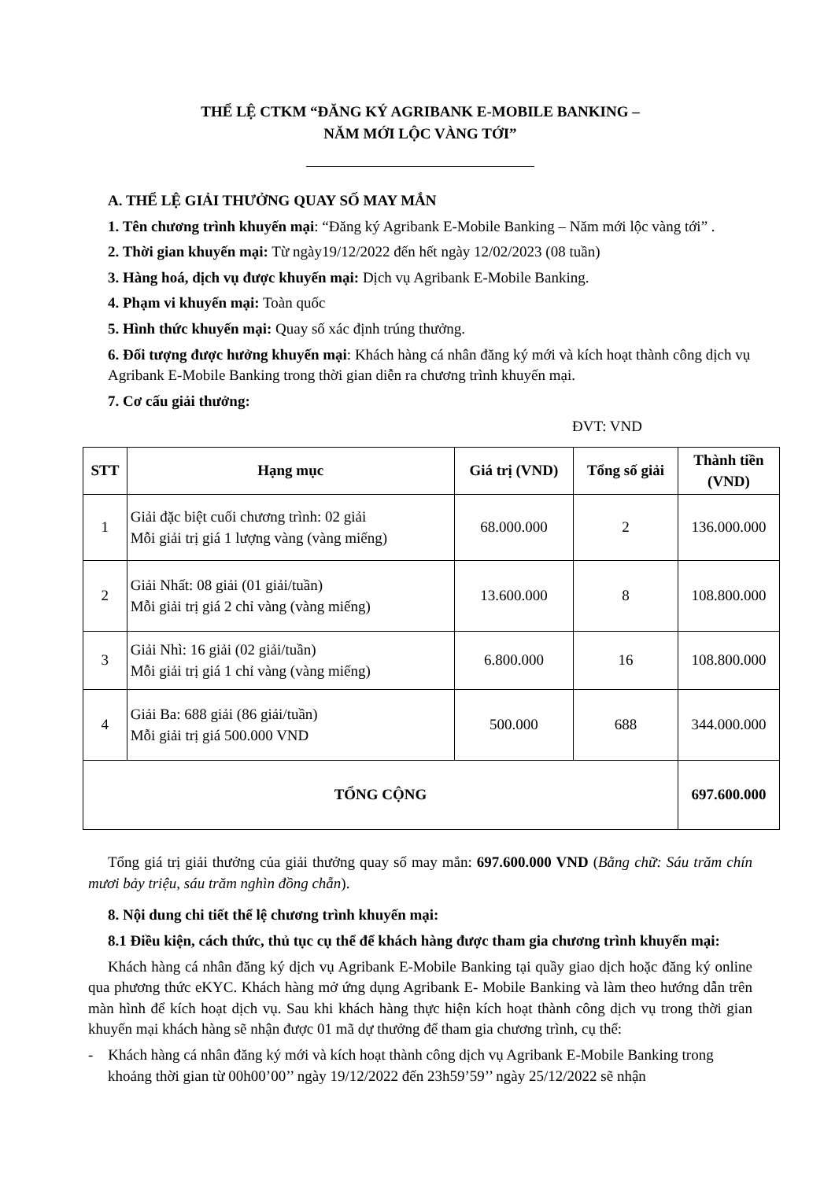THỂ LỆ CTKM “ĐĂNG KÝ AGRIBANK E-MOBILE BANKING –
NĂM MỚI LỘC VÀNG TỚI”
A. THỂ LỆ GIẢI THƯỞNG QUAY SỐ MAY MẮN
1. Tên chương trình khuyến mại: “Đăng ký Agribank E-Mobile Banking – Năm mới lộc vàng tới” .
2. Thời gian khuyến mại: Từ ngày19/12/2022 đến hết ngày 12/02/2023 (08 tuần)
3. Hàng hoá, dịch vụ được khuyến mại: Dịch vụ Agribank E-Mobile Banking.
4. Phạm vi khuyến mại: Toàn quốc
5. Hình thức khuyến mại: Quay số xác định trúng thưởng.
6. Đối tượng được hưởng khuyến mại: Khách hàng cá nhân đăng ký mới và kích hoạt thành công dịch vụ Agribank E-Mobile Banking trong thời gian diễn ra chương trình khuyến mại.
7. Cơ cấu giải thưởng:
ĐVT: VND
| STT | Hạng mục | Giá trị (VND) | Tổng số giải | Thành tiền (VND) |
| --- | --- | --- | --- | --- |
| 1 | Giải đặc biệt cuối chương trình: 02 giải Mỗi giải trị giá 1 lượng vàng (vàng miếng) | 68.000.000 | 2 | 136.000.000 |
| 2 | Giải Nhất: 08 giải (01 giải/tuần) Mỗi giải trị giá 2 chỉ vàng (vàng miếng) | 13.600.000 | 8 | 108.800.000 |
| 3 | Giải Nhì: 16 giải (02 giải/tuần) Mỗi giải trị giá 1 chỉ vàng (vàng miếng) | 6.800.000 | 16 | 108.800.000 |
| 4 | Giải Ba: 688 giải (86 giải/tuần) Mỗi giải trị giá 500.000 VND | 500.000 | 688 | 344.000.000 |
| TỔNG CỘNG | | | | 697.600.000 |
Tổng giá trị giải thưởng của giải thưởng quay số may mắn: 697.600.000 VND (Bằng chữ: Sáu trăm chín mươi bảy triệu, sáu trăm nghìn đồng chẵn).
8. Nội dung chi tiết thể lệ chương trình khuyến mại:
8.1 Điều kiện, cách thức, thủ tục cụ thể để khách hàng được tham gia chương trình khuyến mại:
Khách hàng cá nhân đăng ký dịch vụ Agribank E-Mobile Banking tại quầy giao dịch hoặc đăng ký online qua phương thức eKYC. Khách hàng mở ứng dụng Agribank E- Mobile Banking và làm theo hướng dẫn trên màn hình để kích hoạt dịch vụ. Sau khi khách hàng thực hiện kích hoạt thành công dịch vụ trong thời gian khuyến mại khách hàng sẽ nhận được 01 mã dự thưởng để tham gia chương trình, cụ thể:
- Khách hàng cá nhân đăng ký mới và kích hoạt thành công dịch vụ Agribank E-Mobile Banking trong khoảng thời gian từ 00h00’00’’ ngày 19/12/2022 đến 23h59’59’’ ngày 25/12/2022 sẽ nhận